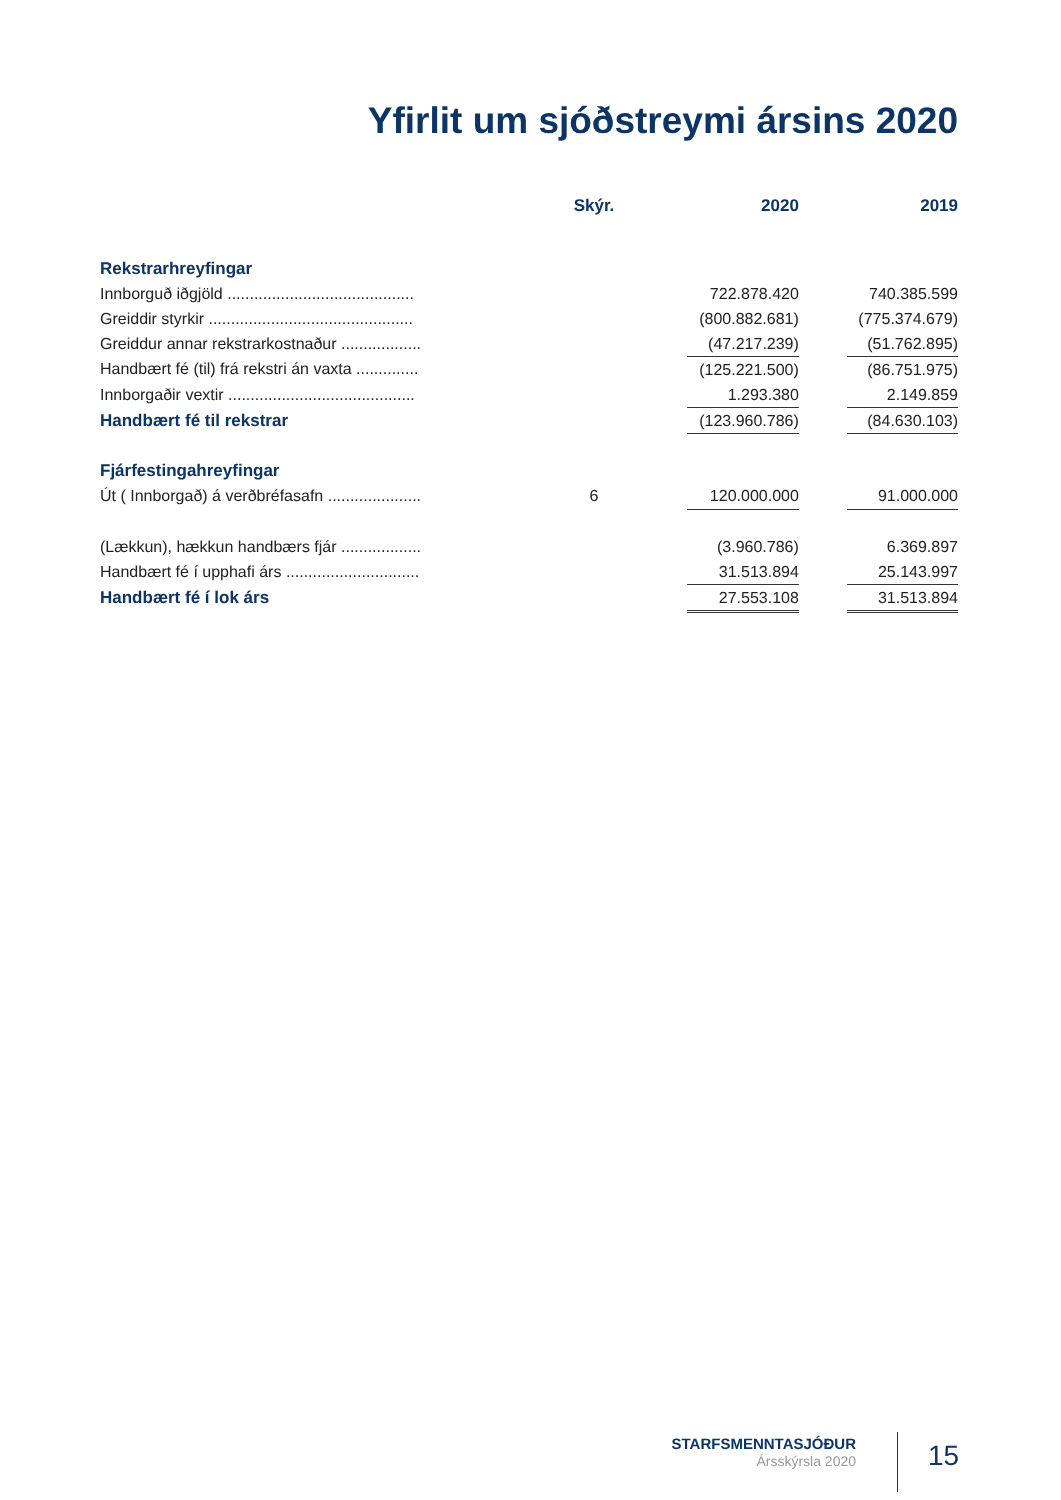Yfirlit um sjóðstreymi ársins 2020
| | | Skýr. | | 2020 | | 2019 |
| --- | --- | --- | --- | --- | --- | --- |
| Rekstrarhreyfingar | | | | | | |
| Innborguð iðgjöld .......................................... | | | | 722.878.420 | | 740.385.599 |
| Greiddir styrkir .............................................. | | | | (800.882.681) | | (775.374.679) |
| Greiddur annar rekstrarkostnaður .................. | | | | (47.217.239) | | (51.762.895) |
| Handbært fé (til) frá rekstri án vaxta .............. | | | | (125.221.500) | | (86.751.975) |
| Innborgaðir vextir .......................................... | | | | 1.293.380 | | 2.149.859 |
| Handbært fé til rekstrar | | | | (123.960.786) | | (84.630.103) |
| Fjárfestingahreyfingar | | | | | | |
| Út ( Innborgað) á verðbréfasafn ..................... | | 6 | | 120.000.000 | | 91.000.000 |
| (Lækkun), hækkun handbærs fjár .................. | | | | (3.960.786) | | 6.369.897 |
| Handbært fé í upphafi árs .............................. | | | | 31.513.894 | | 25.143.997 |
| Handbært fé í lok árs | | | | 27.553.108 | | 31.513.894 |
STARFSMENNTASJÓÐUR
Ársskýrsla 2020
15